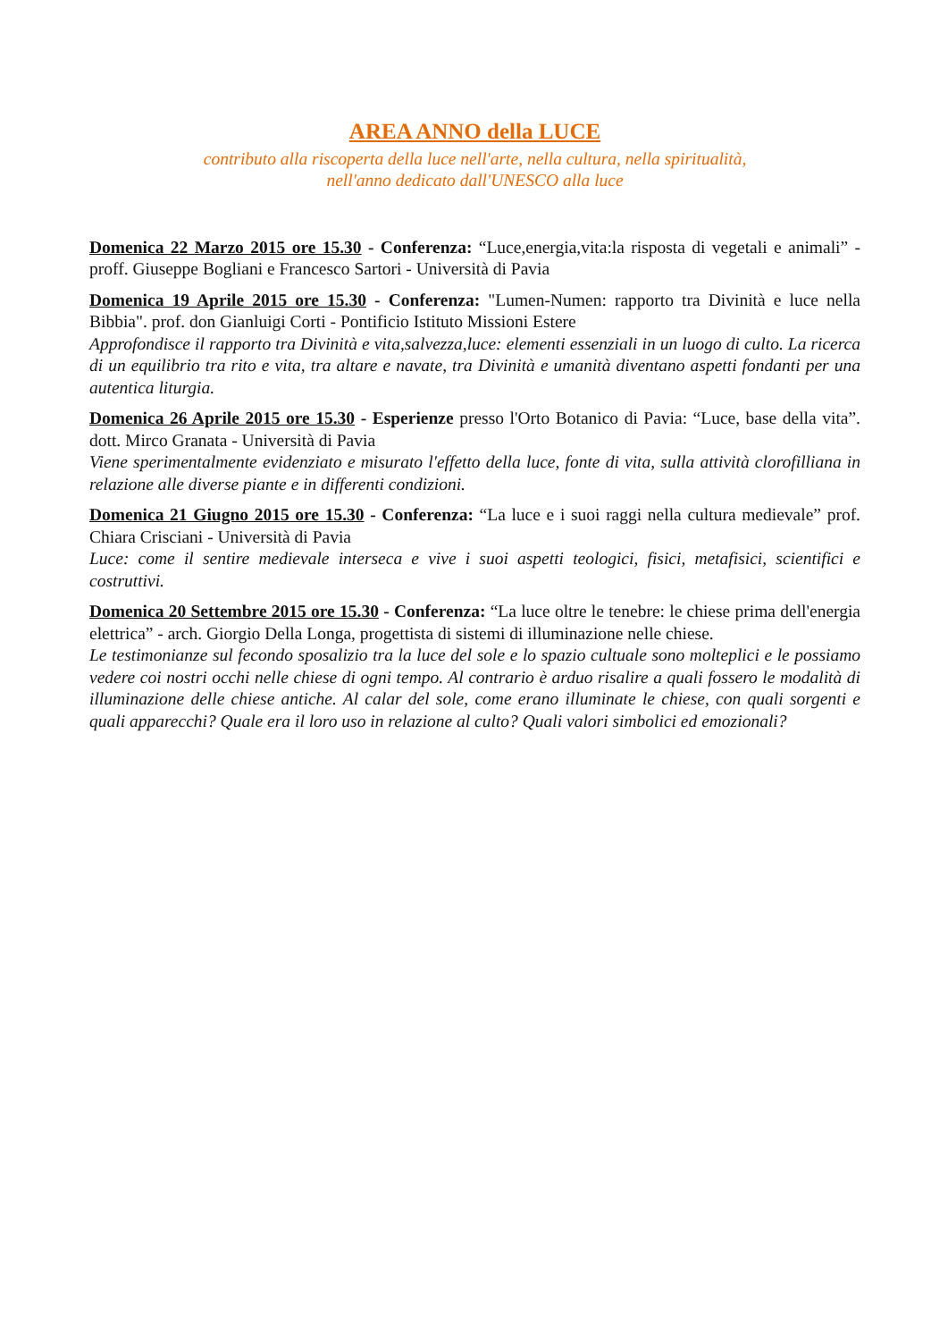AREA ANNO della LUCE
contributo alla riscoperta della luce nell'arte, nella cultura, nella spiritualità,
nell'anno dedicato dall'UNESCO alla luce
Domenica 22 Marzo 2015 ore 15.30 - Conferenza: “Luce,energia,vita:la risposta di vegetali e animali” - proff. Giuseppe Bogliani e Francesco Sartori - Università di Pavia
Domenica 19 Aprile 2015 ore 15.30 - Conferenza: "Lumen-Numen: rapporto tra Divinità e luce nella Bibbia". prof. don Gianluigi Corti - Pontificio Istituto Missioni Estere
Approfondisce il rapporto tra Divinità e vita,salvezza,luce: elementi essenziali in un luogo di culto. La ricerca di un equilibrio tra rito e vita, tra altare e navate, tra Divinità e umanità diventano aspetti fondanti per una autentica liturgia.
Domenica 26 Aprile 2015 ore 15.30 - Esperienze presso l'Orto Botanico di Pavia: “Luce, base della vita”. dott. Mirco Granata - Università di Pavia
Viene sperimentalmente evidenziato e misurato l'effetto della luce, fonte di vita, sulla attività clorofilliana in relazione alle diverse piante e in differenti condizioni.
Domenica 21 Giugno 2015 ore 15.30 - Conferenza: “La luce e i suoi raggi nella cultura medievale” prof. Chiara Crisciani - Università di Pavia
Luce: come il sentire medievale interseca e vive i suoi aspetti teologici, fisici, metafisici, scientifici e costruttivi.
Domenica 20 Settembre 2015 ore 15.30 - Conferenza: “La luce oltre le tenebre: le chiese prima dell'energia elettrica” - arch. Giorgio Della Longa, progettista di sistemi di illuminazione nelle chiese.
Le testimonianze sul fecondo sposalizio tra la luce del sole e lo spazio cultuale sono molteplici e le possiamo vedere coi nostri occhi nelle chiese di ogni tempo. Al contrario è arduo risalire a quali fossero le modalità di illuminazione delle chiese antiche. Al calar del sole, come erano illuminate le chiese, con quali sorgenti e quali apparecchi? Quale era il loro uso in relazione al culto? Quali valori simbolici ed emozionali?